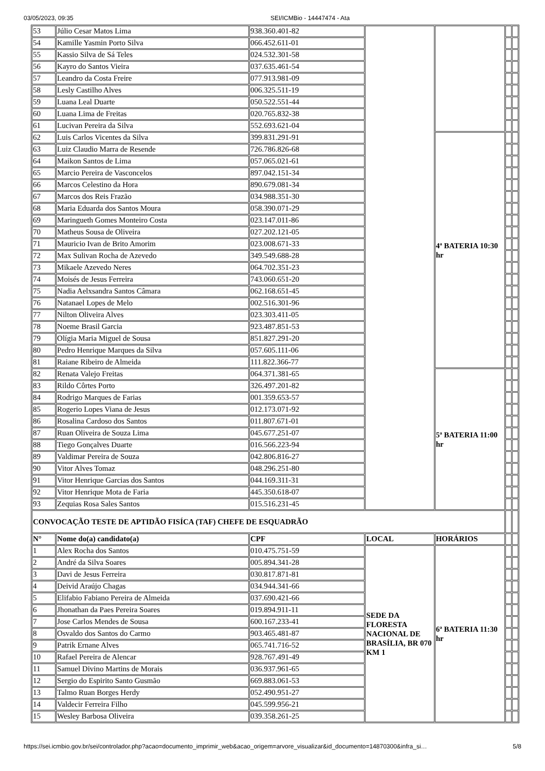03/05/2023, 09:35 SEI/ICMBio - 14447474 - Ata
| 53 | Júlio Cesar Matos Lima | 938.360.401-82 | | | | |
| 54 | Kamille Yasmin Porto Silva | 066.452.611-01 | | | | |
| 55 | Kassio Silva de Sá Teles | 024.532.301-58 | | | | |
| 56 | Kayro do Santos Vieira | 037.635.461-54 | | | | |
| 57 | Leandro da Costa Freire | 077.913.981-09 | | | | |
| 58 | Lesly Castilho Alves | 006.325.511-19 | | | | |
| 59 | Luana Leal Duarte | 050.522.551-44 | | | | |
| 60 | Luana Lima de Freitas | 020.765.832-38 | | | | |
| 61 | Lucivan Pereira da Silva | 552.693.621-04 | | | | |
| 62 | Luis Carlos Vicentes da Silva | 399.831.291-91 | | 4ª BATERIA 10:30 hr | | |
| 63 | Luiz Claudio Marra de Resende | 726.786.826-68 | | | | |
| 64 | Maikon Santos de Lima | 057.065.021-61 | | | | |
| 65 | Marcio Pereira de Vasconcelos | 897.042.151-34 | | | | |
| 66 | Marcos Celestino da Hora | 890.679.081-34 | | | | |
| 67 | Marcos dos Reis Frazão | 034.988.351-30 | | | | |
| 68 | Maria Eduarda dos Santos Moura | 058.390.071-29 | | | | |
| 69 | Maringueth Gomes Monteiro Costa | 023.147.011-86 | | | | |
| 70 | Matheus Sousa de Oliveira | 027.202.121-05 | | | | |
| 71 | Mauricio Ivan de Brito Amorim | 023.008.671-33 | | | | |
| 72 | Max Sulivan Rocha de Azevedo | 349.549.688-28 | | | | |
| 73 | Mikaele Azevedo Neres | 064.702.351-23 | | | | |
| 74 | Moisés de Jesus Ferreira | 743.060.651-20 | | | | |
| 75 | Nadia Aelxsandra Santos Câmara | 062.168.651-45 | | | | |
| 76 | Natanael Lopes de Melo | 002.516.301-96 | | | | |
| 77 | Nilton Oliveira Alves | 023.303.411-05 | | | | |
| 78 | Noeme Brasil Garcia | 923.487.851-53 | | | | |
| 79 | Olígia Maria Miguel de Sousa | 851.827.291-20 | | | | |
| 80 | Pedro Henrique Marques da Silva | 057.605.111-06 | | | | |
| 81 | Raiane Ribeiro de Almeida | 111.822.366-77 | | | | |
| 82 | Renata Valejo Freitas | 064.371.381-65 | | 5ª BATERIA 11:00 hr | | |
| 83 | Rildo Côrtes Porto | 326.497.201-82 | | | | |
| 84 | Rodrigo Marques de Farias | 001.359.653-57 | | | | |
| 85 | Rogerio Lopes Viana de Jesus | 012.173.071-92 | | | | |
| 86 | Rosalina Cardoso dos Santos | 011.807.671-01 | | | | |
| 87 | Ruan Oliveira de Souza Lima | 045.677.251-07 | | | | |
| 88 | Tiego Gonçalves Duarte | 016.566.223-94 | | | | |
| 89 | Valdimar Pereira de Souza | 042.806.816-27 | | | | |
| 90 | Vitor Alves Tomaz | 048.296.251-80 | | | | |
| 91 | Vitor Henrique Garcias dos Santos | 044.169.311-31 | | | | |
| 92 | Vitor Henrique Mota de Faria | 445.350.618-07 | | | | |
| 93 | Zequias Rosa Sales Santos | 015.516.231-45 | | | | |
| CONVOCAÇÃO TESTE DE APTIDÃO FISÍCA (TAF) CHEFE DE ESQUADRÃO | | | | | | |
| N° | Nome do(a) candidato(a) | CPF | LOCAL | HORÁRIOS | | |
| 1 | Alex Rocha dos Santos | 010.475.751-59 | SEDE DA FLORESTA NACIONAL DE BRASÍLIA, BR 070 KM 1 | 6ª BATERIA 11:30 hr | | |
| 2 | André da Silva Soares | 005.894.341-28 | | | | |
| 3 | Davi de Jesus Ferreira | 030.817.871-81 | | | | |
| 4 | Deivid Araújo Chagas | 034.944.341-66 | | | | |
| 5 | Elifabio Fabiano Pereira de Almeida | 037.690.421-66 | | | | |
| 6 | Jhonathan da Paes Pereira Soares | 019.894.911-11 | | | | |
| 7 | Jose Carlos Mendes de Sousa | 600.167.233-41 | | | | |
| 8 | Osvaldo dos Santos do Carmo | 903.465.481-87 | | | | |
| 9 | Patrik Ernane Alves | 065.741.716-52 | | | | |
| 10 | Rafael Pereira de Alencar | 928.767.491-49 | | | | |
| 11 | Samuel Divino Martins de Morais | 036.937.961-65 | | | | |
| 12 | Sergio do Espirito Santo Gusmão | 669.883.061-53 | | | | |
| 13 | Talmo Ruan Borges Herdy | 052.490.951-27 | | | | |
| 14 | Valdecir Ferreira Filho | 045.599.956-21 | | | | |
| 15 | Wesley Barbosa Oliveira | 039.358.261-25 | | | | |
https://sei.icmbio.gov.br/sei/controlador.php?acao=documento_imprimir_web&acao_origem=arvore_visualizar&id_documento=14870300&infra_si… 5/8